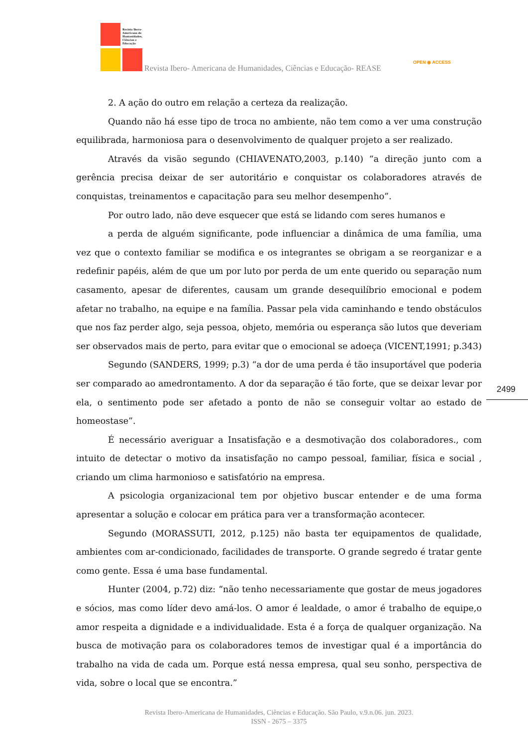Revista Ibero-
Americana de
Humanidades,
Ciências e
Educação
Revista Ibero- Americana de Humanidades, Ciências e Educação- REASE
OPEN ◉ ACCESS
2. A ação do outro em relação a certeza da realização.
Quando não há esse tipo de troca no ambiente, não tem como a ver uma construção equilibrada, harmoniosa para o desenvolvimento de qualquer projeto a ser realizado.
Através da visão segundo (CHIAVENATO,2003, p.140) “a direção junto com a gerência precisa deixar de ser autoritário e conquistar os colaboradores através de conquistas, treinamentos e capacitação para seu melhor desempenho”.
Por outro lado, não deve esquecer que está se lidando com seres humanos e
a perda de alguém significante, pode influenciar a dinâmica de uma família, uma vez que o contexto familiar se modifica e os integrantes se obrigam a se reorganizar e a redefinir papéis, além de que um por luto por perda de um ente querido ou separação num casamento, apesar de diferentes, causam um grande desequilíbrio emocional e podem afetar no trabalho, na equipe e na família. Passar pela vida caminhando e tendo obstáculos que nos faz perder algo, seja pessoa, objeto, memória ou esperança são lutos que deveriam ser observados mais de perto, para evitar que o emocional se adoeça (VICENT,1991; p.343)
Segundo (SANDERS, 1999; p.3) “a dor de uma perda é tão insuportável que poderia ser comparado ao amedrontamento. A dor da separação é tão forte, que se deixar levar por ela, o sentimento pode ser afetado a ponto de não se conseguir voltar ao estado de homeostase”.
É necessário averiguar a Insatisfação e a desmotivação dos colaboradores., com intuito de detectar o motivo da insatisfação no campo pessoal, familiar, física e social , criando um clima harmonioso e satisfatório na empresa.
A psicologia organizacional tem por objetivo buscar entender e de uma forma apresentar a solução e colocar em prática para ver a transformação acontecer.
Segundo (MORASSUTI, 2012, p.125) não basta ter equipamentos de qualidade, ambientes com ar-condicionado, facilidades de transporte. O grande segredo é tratar gente como gente. Essa é uma base fundamental.
Hunter (2004, p.72) diz: “não tenho necessariamente que gostar de meus jogadores e sócios, mas como líder devo amá-los. O amor é lealdade, o amor é trabalho de equipe,o amor respeita a dignidade e a individualidade. Esta é a força de qualquer organização. Na busca de motivação para os colaboradores temos de investigar qual é a importância do trabalho na vida de cada um. Porque está nessa empresa, qual seu sonho, perspectiva de vida, sobre o local que se encontra.”
2499
Revista Ibero-Americana de Humanidades, Ciências e Educação. São Paulo, v.9.n.06. jun. 2023.
ISSN - 2675 – 3375